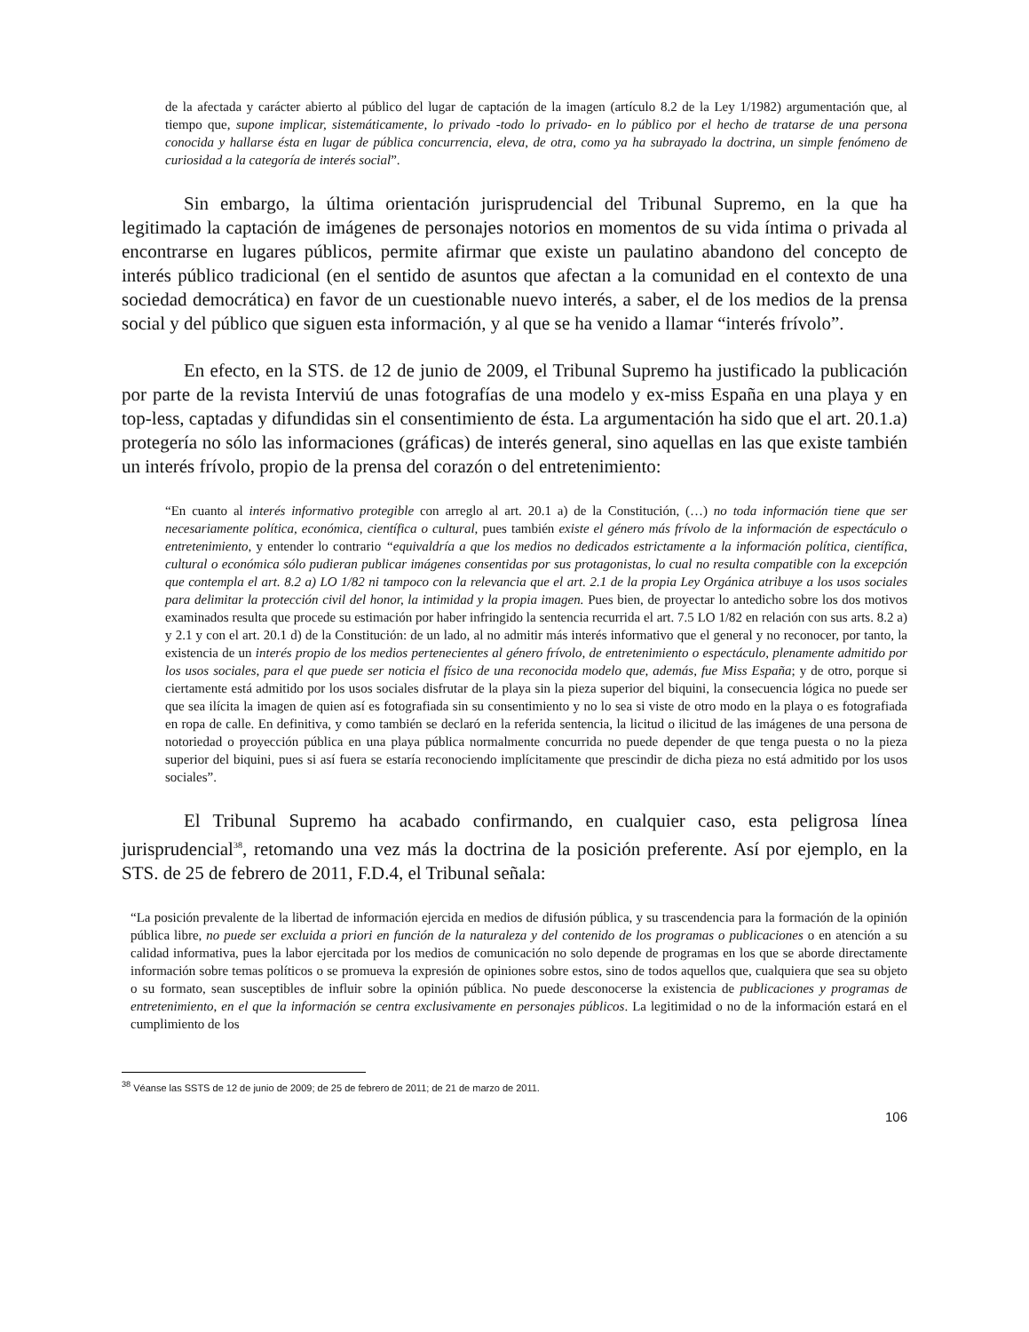de la afectada y carácter abierto al público del lugar de captación de la imagen (artículo 8.2 de la Ley 1/1982) argumentación que, al tiempo que, supone implicar, sistemáticamente, lo privado -todo lo privado- en lo público por el hecho de tratarse de una persona conocida y hallarse ésta en lugar de pública concurrencia, eleva, de otra, como ya ha subrayado la doctrina, un simple fenómeno de curiosidad a la categoría de interés social”.
Sin embargo, la última orientación jurisprudencial del Tribunal Supremo, en la que ha legitimado la captación de imágenes de personajes notorios en momentos de su vida íntima o privada al encontrarse en lugares públicos, permite afirmar que existe un paulatino abandono del concepto de interés público tradicional (en el sentido de asuntos que afectan a la comunidad en el contexto de una sociedad democrática) en favor de un cuestionable nuevo interés, a saber, el de los medios de la prensa social y del público que siguen esta información, y al que se ha venido a llamar “interés frívolo”.
En efecto, en la STS. de 12 de junio de 2009, el Tribunal Supremo ha justificado la publicación por parte de la revista Interviú de unas fotografías de una modelo y ex-miss España en una playa y en top-less, captadas y difundidas sin el consentimiento de ésta. La argumentación ha sido que el art. 20.1.a) protegería no sólo las informaciones (gráficas) de interés general, sino aquellas en las que existe también un interés frívolo, propio de la prensa del corazón o del entretenimiento:
“En cuanto al interés informativo protegible con arreglo al art. 20.1 a) de la Constitución, (…) no toda información tiene que ser necesariamente política, económica, científica o cultural, pues también existe el género más frívolo de la información de espectáculo o entretenimiento, y entender lo contrario “equivaldría a que los medios no dedicados estrictamente a la información política, científica, cultural o económica sólo pudieran publicar imágenes consentidas por sus protagonistas, lo cual no resulta compatible con la excepción que contempla el art. 8.2 a) LO 1/82 ni tampoco con la relevancia que el art. 2.1 de la propia Ley Orgánica atribuye a los usos sociales para delimitar la protección civil del honor, la intimidad y la propia imagen. Pues bien, de proyectar lo antedicho sobre los dos motivos examinados resulta que procede su estimación por haber infringido la sentencia recurrida el art. 7.5 LO 1/82 en relación con sus arts. 8.2 a) y 2.1 y con el art. 20.1 d) de la Constitución: de un lado, al no admitir más interés informativo que el general y no reconocer, por tanto, la existencia de un interés propio de los medios pertenecientes al género frívolo, de entretenimiento o espectáculo, plenamente admitido por los usos sociales, para el que puede ser noticia el físico de una reconocida modelo que, además, fue Miss España; y de otro, porque si ciertamente está admitido por los usos sociales disfrutar de la playa sin la pieza superior del biquini, la consecuencia lógica no puede ser que sea ilícita la imagen de quien así es fotografiada sin su consentimiento y no lo sea si viste de otro modo en la playa o es fotografiada en ropa de calle. En definitiva, y como también se declaró en la referida sentencia, la licitud o ilicitud de las imágenes de una persona de notoriedad o proyección pública en una playa pública normalmente concurrida no puede depender de que tenga puesta o no la pieza superior del biquini, pues si así fuera se estaría reconociendo implícitamente que prescindir de dicha pieza no está admitido por los usos sociales”.
El Tribunal Supremo ha acabado confirmando, en cualquier caso, esta peligrosa línea jurisprudencial<sup>38</sup>, retomando una vez más la doctrina de la posición preferente. Así por ejemplo, en la STS. de 25 de febrero de 2011, F.D.4, el Tribunal señala:
“La posición prevalente de la libertad de información ejercida en medios de difusión pública, y su trascendencia para la formación de la opinión pública libre, no puede ser excluida a priori en función de la naturaleza y del contenido de los programas o publicaciones o en atención a su calidad informativa, pues la labor ejercitada por los medios de comunicación no solo depende de programas en los que se aborde directamente información sobre temas políticos o se promueva la expresión de opiniones sobre estos, sino de todos aquellos que, cualquiera que sea su objeto o su formato, sean susceptibles de influir sobre la opinión pública. No puede desconocerse la existencia de publicaciones y programas de entretenimiento, en el que la información se centra exclusivamente en personajes públicos. La legitimidad o no de la información estará en el cumplimiento de los
<sup>38</sup> Véanse las SSTS de 12 de junio de 2009; de 25 de febrero de 2011; de 21 de marzo de 2011.
106